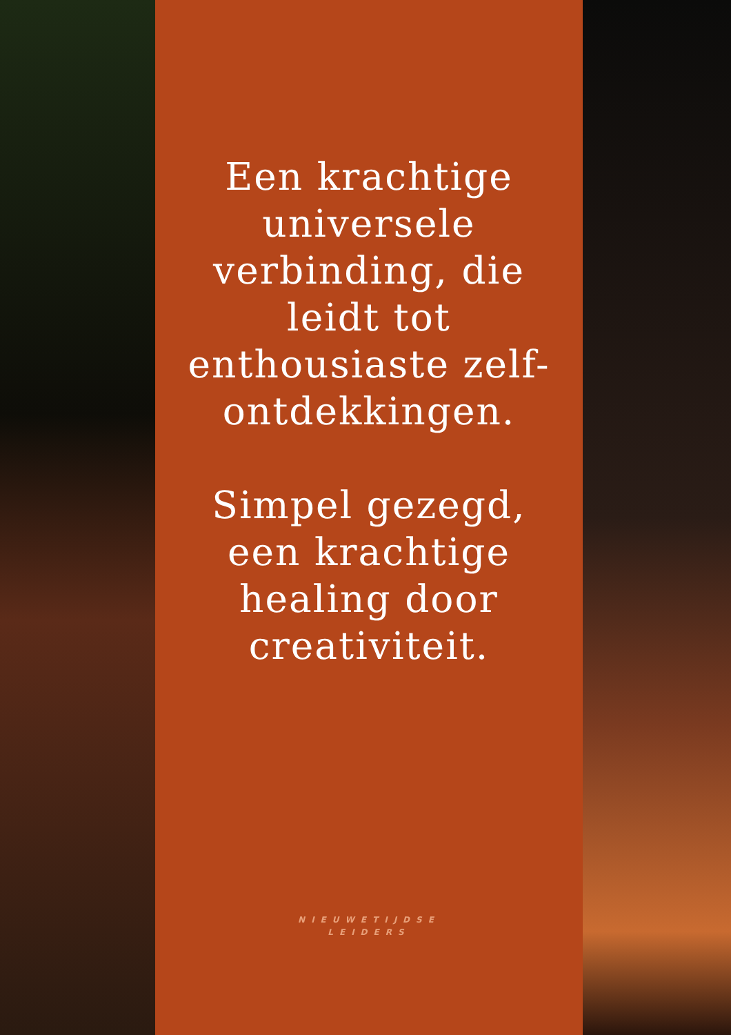Een krachtige universele verbinding, die leidt tot enthousiaste zelf-ontdekkingen.
Simpel gezegd, een krachtige healing door creativiteit.
NIEUWETIJDSE
LEIDERS